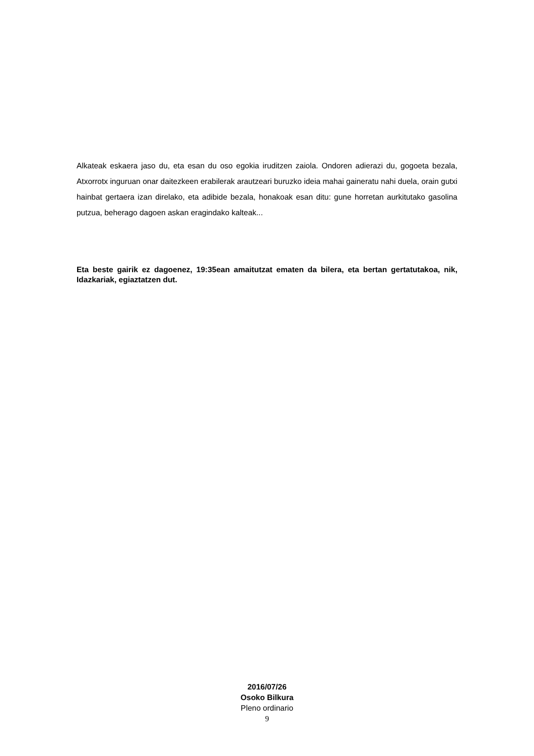Alkateak eskaera jaso du, eta esan du oso egokia iruditzen zaiola. Ondoren adierazi du, gogoeta bezala, Atxorrotx inguruan onar daitezkeen erabilerak arautzeari buruzko ideia mahai gaineratu nahi duela, orain gutxi hainbat gertaera izan direlako, eta adibide bezala, honakoak esan ditu: gune horretan aurkitutako gasolina putzua, beherago dagoen askan eragindako kalteak...
Eta beste gairik ez dagoenez, 19:35ean amaitutzat ematen da bilera, eta bertan gertatutakoa, nik, Idazkariak, egiaztatzen dut.
2016/07/26
Osoko Bilkura
Pleno ordinario
9